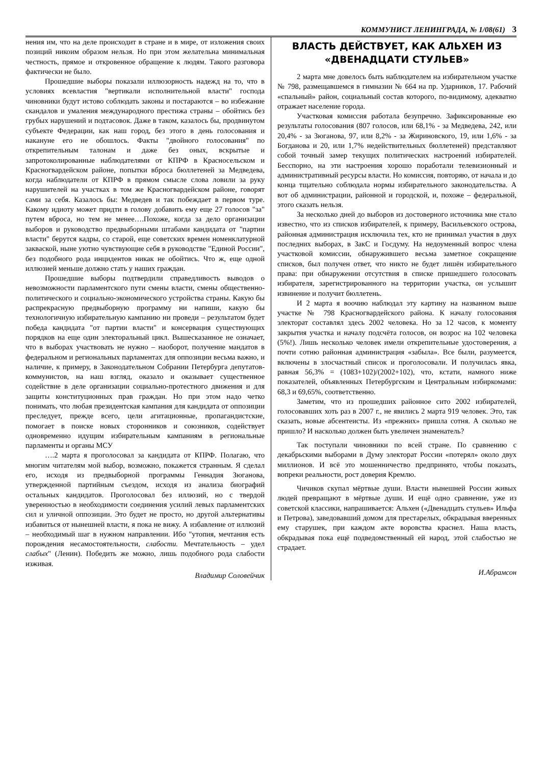КОММУНИСТ ЛЕНИНГРАДА, № 1/08(61) 3
нения им, что на деле происходит в стране и в мире, от изложения своих позиций никоим образом нельзя. Но при этом желательна минимальная честность, прямое и откровенное обращение к людям. Такого разговора фактически не было.
Прошедшие выборы показали иллюзорность надежд на то, что в условиях всевластия "вертикали исполнительной власти" господа чиновники будут истово соблюдать законы и постараются – во избежание скандалов и умаления международного престижа страны – обойтись без грубых нарушений и подтасовок. Даже в таком, казалось бы, продвинутом субъекте Федерации, как наш город, без этого в день голосования и накануне его не обошлось. Факты "двойного голосования" по открепительным талонам и даже без оных, вскрытые и запротоколированные наблюдателями от КПРФ в Красносельском и Красногвардейском районе, попытки вброса бюллетеней за Медведева, когда наблюдатели от КПРФ в прямом смысле слова ловили за руку нарушителей на участках в том же Красногвардейском районе, говорят сами за себя. Казалось бы: Медведев и так побеждает в первом туре. Какому идиоту может придти в голову добавить ему еще 27 голосов "за" путем вброса, но тем не менее….Похоже, когда за дело организации выборов и руководство предвыборными штабами кандидата от "партии власти" берутся кадры, со старой, еще советских времен номенклатурной закваской, ныне уютно чувствующие себя в руководстве "Единой России", без подобного рода инцидентов никак не обойтись. Что ж, еще одной иллюзией меньше должно стать у наших граждан.
Прошедшие выборы подтвердили справедливость выводов о невозможности парламентского пути смены власти, смены общественно-политического и социально-экономического устройства страны. Какую бы распрекрасную предвыборную программу ни напиши, какую бы технологичную избирательную кампанию ни проведи – результатом будет победа кандидата "от партии власти" и консервация существующих порядков на еще один электоральный цикл. Вышесказанное не означает, что в выборах участвовать не нужно – наоборот, получение мандатов в федеральном и региональных парламентах для оппозиции весьма важно, и наличие, к примеру, в Законодательном Собрании Петербурга депутатов-коммунистов, на наш взгляд, оказало и оказывает существенное содействие в деле организации социально-протестного движения и для защиты конституционных прав граждан. Но при этом надо четко понимать, что любая президентская кампания для кандидата от оппозиции преследует, прежде всего, цели агитационные, пропагандистские, помогает в поиске новых сторонников и союзников, содействует одновременно идущим избирательным кампаниям в региональные парламенты и органы МСУ
….2 марта я проголосовал за кандидата от КПРФ. Полагаю, что многим читателям мой выбор, возможно, покажется странным. Я сделал его, исходя из предвыборной программы Геннадия Зюганова, утвержденной партийным съездом, исходя из анализа биографий остальных кандидатов. Проголосовал без иллюзий, но с твердой уверенностью в необходимости соединения усилий левых парламентских сил и уличной оппозиции. Это будет не просто, но другой альтернативы избавиться от нынешней власти, я пока не вижу. А избавление от иллюзий – необходимый шаг в нужном направлении. Ибо "утопия, мечтания есть порождения несамостоятельности, слабости. Мечтательность – удел слабых" (Ленин). Победить же можно, лишь подобного рода слабости изживая.
Владимир Соловейчик
ВЛАСТЬ ДЕЙСТВУЕТ, КАК АЛЬХЕН ИЗ «ДВЕНАДЦАТИ СТУЛЬЕВ»
2 марта мне довелось быть наблюдателем на избирательном участке № 798, размещавшемся в гимназии № 664 на пр. Ударников, 17. Рабочий «спальный» район, социальный состав которого, по-видимому, адекватно отражает население города.
Участковая комиссия работала безупречно. Зафиксированные ею результаты голосования (807 голосов, или 68,1% - за Медведева, 242, или 20,4% - за Зюганова, 97, или 8,2% - за Жириновского, 19, или 1,6% - за Богданова и 20, или 1,7% недействительных бюллетеней) представляют собой точный замер текущих политических настроений избирателей. Бесспорно, на эти настроения хорошо поработали телевизионный и административный ресурсы власти. Но комиссия, повторяю, от начала и до конца тщательно соблюдала нормы избирательного законодательства. А вот об администрации, районной и городской, и, похоже – федеральной, этого сказать нельзя.
За несколько дней до выборов из достоверного источника мне стало известно, что из списков избирателей, к примеру, Васильевского острова, районная администрация исключила тех, кто не принимал участия в двух последних выборах, в ЗакС и Госдуму. На недоуменный вопрос члена участковой комиссии, обнаружившего весьма заметное сокращение списков, был получен ответ, что никто не будет лишён избирательного права: при обнаружении отсутствия в списке пришедшего голосовать избирателя, зарегистрированного на территории участка, он услышит извинение и получит бюллетень.
И 2 марта я воочию наблюдал эту картину на названном выше участке № 798 Красногвардейского района. К началу голосования электорат составлял здесь 2002 человека. Но за 12 часов, к моменту закрытия участка и началу подсчёта голосов, он возрос на 102 человека (5%!). Лишь несколько человек имели открепительные удостоверения, а почти сотню районная администрация «забыла». Все были, разумеется, включены в злосчастный список и проголосовали. И получилась явка, равная 56,3% = (1083+102)/(2002+102), что, кстати, намного ниже показателей, объявленных Петербургским и Центральным избиркомами: 68,3 и 69,65%, соответственно.
Заметим, что из прошедших районное сито 2002 избирателей, голосовавших хоть раз в 2007 г., не явились 2 марта 919 человек. Это, так сказать, новые абсентеисты. Из «прежних» пришла сотня. А сколько не пришло? И насколько должен быть увеличен знаменатель?
Так поступали чиновники по всей стране. По сравнению с декабрьскими выборами в Думу электорат России «потерял» около двух миллионов. И всё это мошенничество предпринято, чтобы показать, вопреки реальности, рост доверия Кремлю.
Чичиков скупал мёртвые души. Власти нынешней России живых людей превращают в мёртвые души. И ещё одно сравнение, уже из советской классики, напрашивается: Альхен («Двенадцать стульев» Ильфа и Петрова), заведовавший домом для престарелых, обкрадывая вверенных ему старушек, при каждом акте воровства краснел. Наша власть, обкрадывая пока ещё подведомственный ей народ, этой слабостью не страдает.
И.Абрамсон